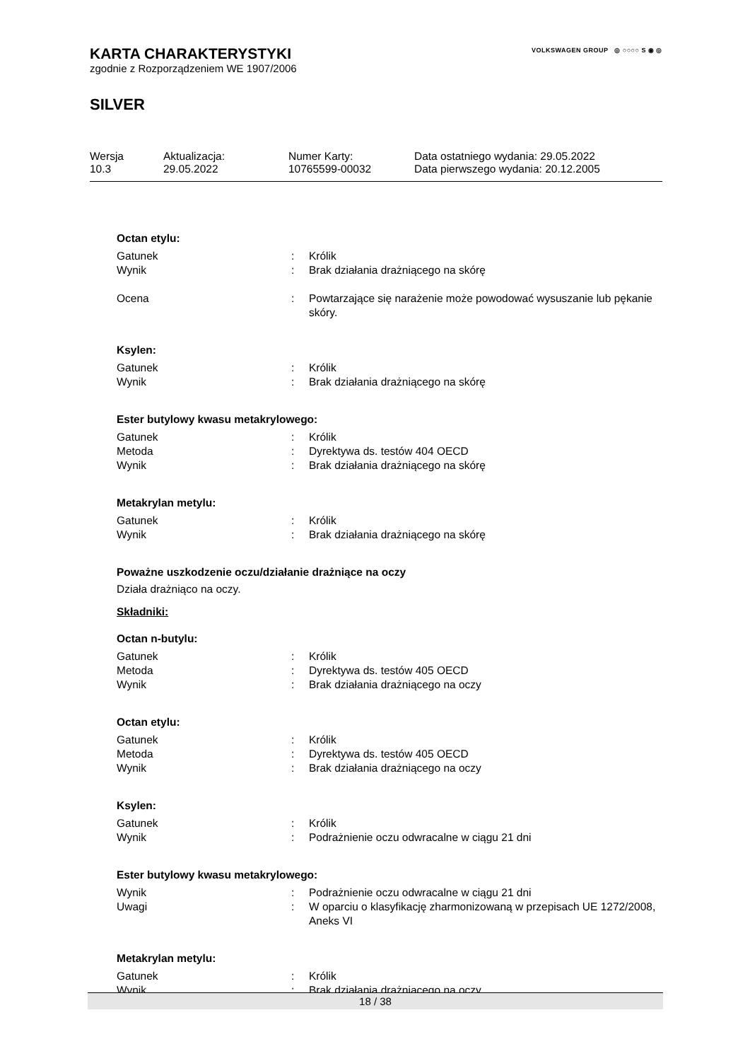VOLKSWAGEN GROUP ◎ ○○○○ S ◉ ◎
KARTA CHARAKTERYSTYKI
zgodnie z Rozporządzeniem WE 1907/2006
SILVER
| Wersja 10.3 | Aktualizacja: 29.05.2022 | Numer Karty: 10765599-00032 | Data ostatniego wydania: 29.05.2022 Data pierwszego wydania: 20.12.2005 |
Octan etylu:
| Gatunek | : | Królik |
| Wynik | : | Brak działania drażniącego na skórę |
| Ocena | : | Powtarzające się narażenie może powodować wysuszanie lub pękanie skóry. |
Ksylen:
| Gatunek | : | Królik |
| Wynik | : | Brak działania drażniącego na skórę |
Ester butylowy kwasu metakrylowego:
| Gatunek | : | Królik |
| Metoda | : | Dyrektywa ds. testów 404 OECD |
| Wynik | : | Brak działania drażniącego na skórę |
Metakrylan metylu:
| Gatunek | : | Królik |
| Wynik | : | Brak działania drażniącego na skórę |
Poważne uszkodzenie oczu/działanie drażniące na oczy
Działa drażniąco na oczy.
Składniki:
Octan n-butylu:
| Gatunek | : | Królik |
| Metoda | : | Dyrektywa ds. testów 405 OECD |
| Wynik | : | Brak działania drażniącego na oczy |
Octan etylu:
| Gatunek | : | Królik |
| Metoda | : | Dyrektywa ds. testów 405 OECD |
| Wynik | : | Brak działania drażniącego na oczy |
Ksylen:
| Gatunek | : | Królik |
| Wynik | : | Podrażnienie oczu odwracalne w ciągu 21 dni |
Ester butylowy kwasu metakrylowego:
| Wynik | : | Podrażnienie oczu odwracalne w ciągu 21 dni |
| Uwagi | : | W oparciu o klasyfikację zharmonizowaną w przepisach UE 1272/2008, Aneks VI |
Metakrylan metylu:
| Gatunek | : | Królik |
| Wynik | : | Brak działania drażniącego na oczy |
18 / 38